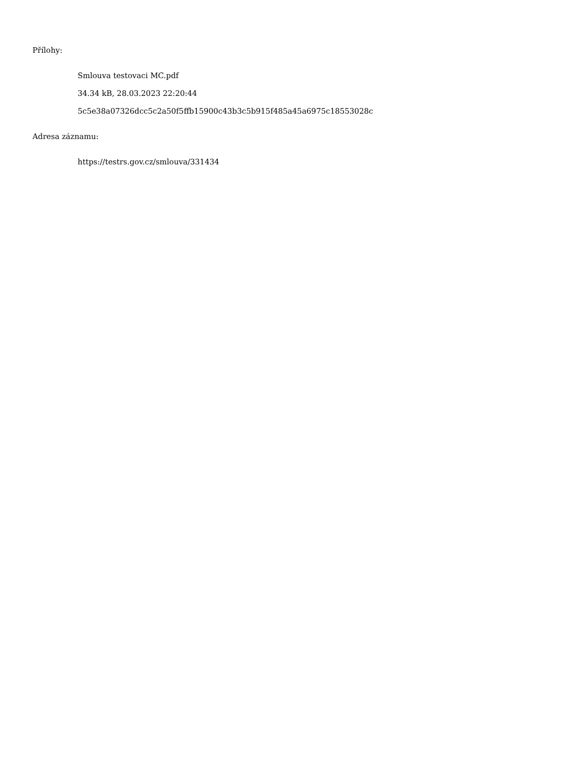Přílohy:
Smlouva testovaci MC.pdf
34.34 kB, 28.03.2023 22:20:44
5c5e38a07326dcc5c2a50f5ffb15900c43b3c5b915f485a45a6975c18553028c
Adresa záznamu:
https://testrs.gov.cz/smlouva/331434